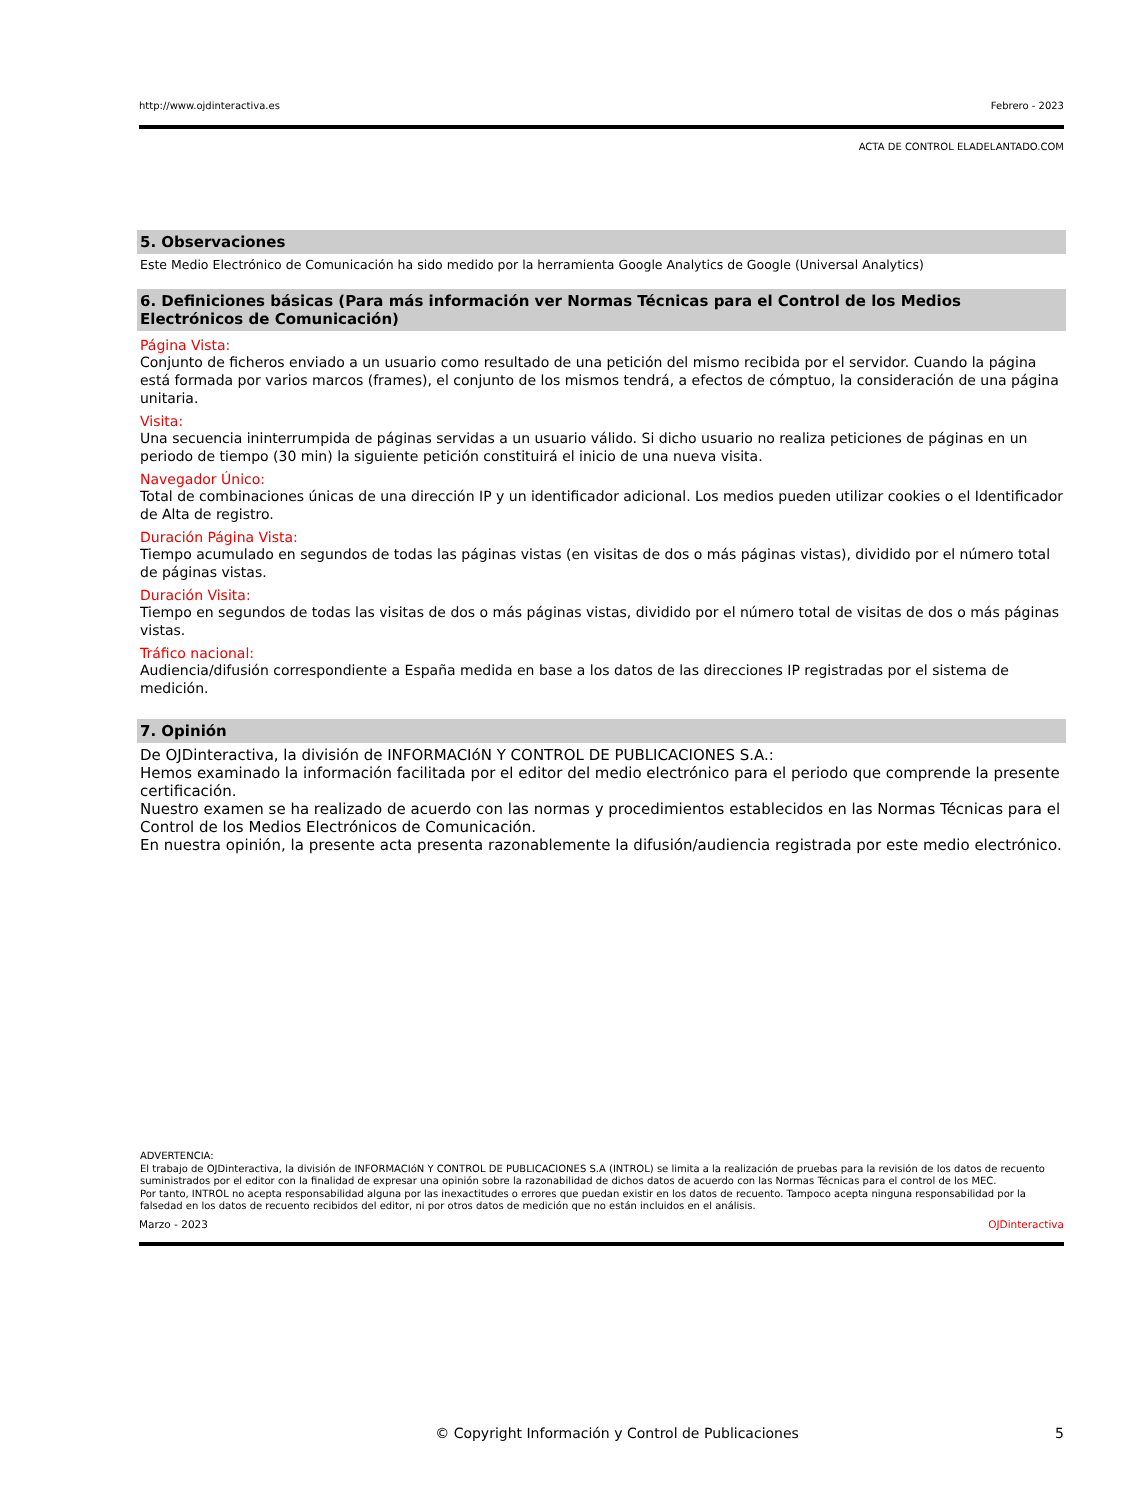http://www.ojdinteractiva.es Febrero - 2023
ACTA DE CONTROL ELADELANTADO.COM
5. Observaciones
Este Medio Electrónico de Comunicación ha sido medido por la herramienta Google Analytics de Google (Universal Analytics)
6. Definiciones básicas (Para más información ver Normas Técnicas para el Control de los Medios Electrónicos de Comunicación)
Página Vista:
Conjunto de ficheros enviado a un usuario como resultado de una petición del mismo recibida por el servidor. Cuando la página está formada por varios marcos (frames), el conjunto de los mismos tendrá, a efectos de cómptuo, la consideración de una página unitaria.
Visita:
Una secuencia ininterrumpida de páginas servidas a un usuario válido. Si dicho usuario no realiza peticiones de páginas en un periodo de tiempo (30 min) la siguiente petición constituirá el inicio de una nueva visita.
Navegador Único:
Total de combinaciones únicas de una dirección IP y un identificador adicional. Los medios pueden utilizar cookies o el Identificador de Alta de registro.
Duración Página Vista:
Tiempo acumulado en segundos de todas las páginas vistas (en visitas de dos o más páginas vistas), dividido por el número total de páginas vistas.
Duración Visita:
Tiempo en segundos de todas las visitas de dos o más páginas vistas, dividido por el número total de visitas de dos o más páginas vistas.
Tráfico nacional:
Audiencia/difusión correspondiente a España medida en base a los datos de las direcciones IP registradas por el sistema de medición.
7. Opinión
De OJDinteractiva, la división de INFORMACIóN Y CONTROL DE PUBLICACIONES S.A.:
Hemos examinado la información facilitada por el editor del medio electrónico para el periodo que comprende la presente certificación.
Nuestro examen se ha realizado de acuerdo con las normas y procedimientos establecidos en las Normas Técnicas para el Control de los Medios Electrónicos de Comunicación.
En nuestra opinión, la presente acta presenta razonablemente la difusión/audiencia registrada por este medio electrónico.
ADVERTENCIA:
El trabajo de OJDinteractiva, la división de INFORMACIóN Y CONTROL DE PUBLICACIONES S.A (INTROL) se limita a la realización de pruebas para la revisión de los datos de recuento suministrados por el editor con la finalidad de expresar una opinión sobre la razonabilidad de dichos datos de acuerdo con las Normas Técnicas para el control de los MEC.
Por tanto, INTROL no acepta responsabilidad alguna por las inexactitudes o errores que puedan existir en los datos de recuento. Tampoco acepta ninguna responsabilidad por la falsedad en los datos de recuento recibidos del editor, ni por otros datos de medición que no están incluidos en el análisis.
Marzo - 2023 OJDinteractiva
© Copyright Información y Control de Publicaciones 5